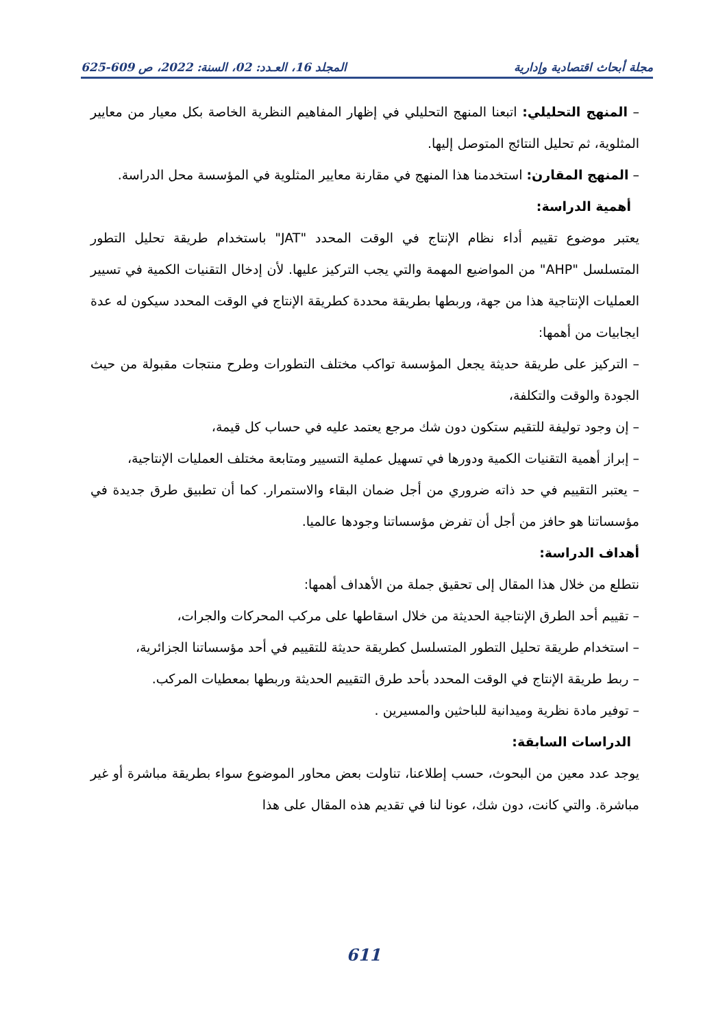مجلة أبحاث اقتصادية وإدارية المجلد 16، العـدد: 02، السنة: 2022، ص 609-625
– المنهج التحليلي: اتبعنا المنهج التحليلي في إظهار المفاهيم النظرية الخاصة بكل معيار من معايير المثلوية، ثم تحليل النتائج المتوصل إليها.
– المنهج المقارن: استخدمنا هذا المنهج في مقارنة معايير المثلوية في المؤسسة محل الدراسة.
أهمية الدراسة:
يعتبر موضوع تقييم أداء نظام الإنتاج في الوقت المحدد "JAT" باستخدام طريقة تحليل التطور المتسلسل "AHP" من المواضيع المهمة والتي يجب التركيز عليها. لأن إدخال التقنيات الكمية في تسيير العمليات الإنتاجية هذا من جهة، وربطها بطريقة محددة كطريقة الإنتاج في الوقت المحدد سيكون له عدة ايجابيات من أهمها:
– التركيز على طريقة حديثة يجعل المؤسسة تواكب مختلف التطورات وطرح منتجات مقبولة من حيث الجودة والوقت والتكلفة،
– إن وجود توليفة للتقيم ستكون دون شك مرجع يعتمد عليه في حساب كل قيمة،
– إبراز أهمية التقنيات الكمية ودورها في تسهيل عملية التسيير ومتابعة مختلف العمليات الإنتاجية،
– يعتبر التقييم في حد ذاته ضروري من أجل ضمان البقاء والاستمرار. كما أن تطبيق طرق جديدة في مؤسساتنا هو حافز من أجل أن تفرض مؤسساتنا وجودها عالميا.
أهداف الدراسة:
نتطلع من خلال هذا المقال إلى تحقيق جملة من الأهداف أهمها:
– تقييم أحد الطرق الإنتاجية الحديثة من خلال اسقاطها على مركب المحركات والجرات،
– استخدام طريقة تحليل التطور المتسلسل كطريقة حديثة للتقييم في أحد مؤسساتنا الجزائرية،
– ربط طريقة الإنتاج في الوقت المحدد بأحد طرق التقييم الحديثة وربطها بمعطيات المركب.
– توفير مادة نظرية وميدانية للباحثين والمسيرين .
الدراسات السابقة:
يوجد عدد معين من البحوث، حسب إطلاعنا، تناولت بعض محاور الموضوع سواء بطريقة مباشرة أو غير مباشرة. والتي كانت، دون شك، عونا لنا في تقديم هذه المقال على هذا
611